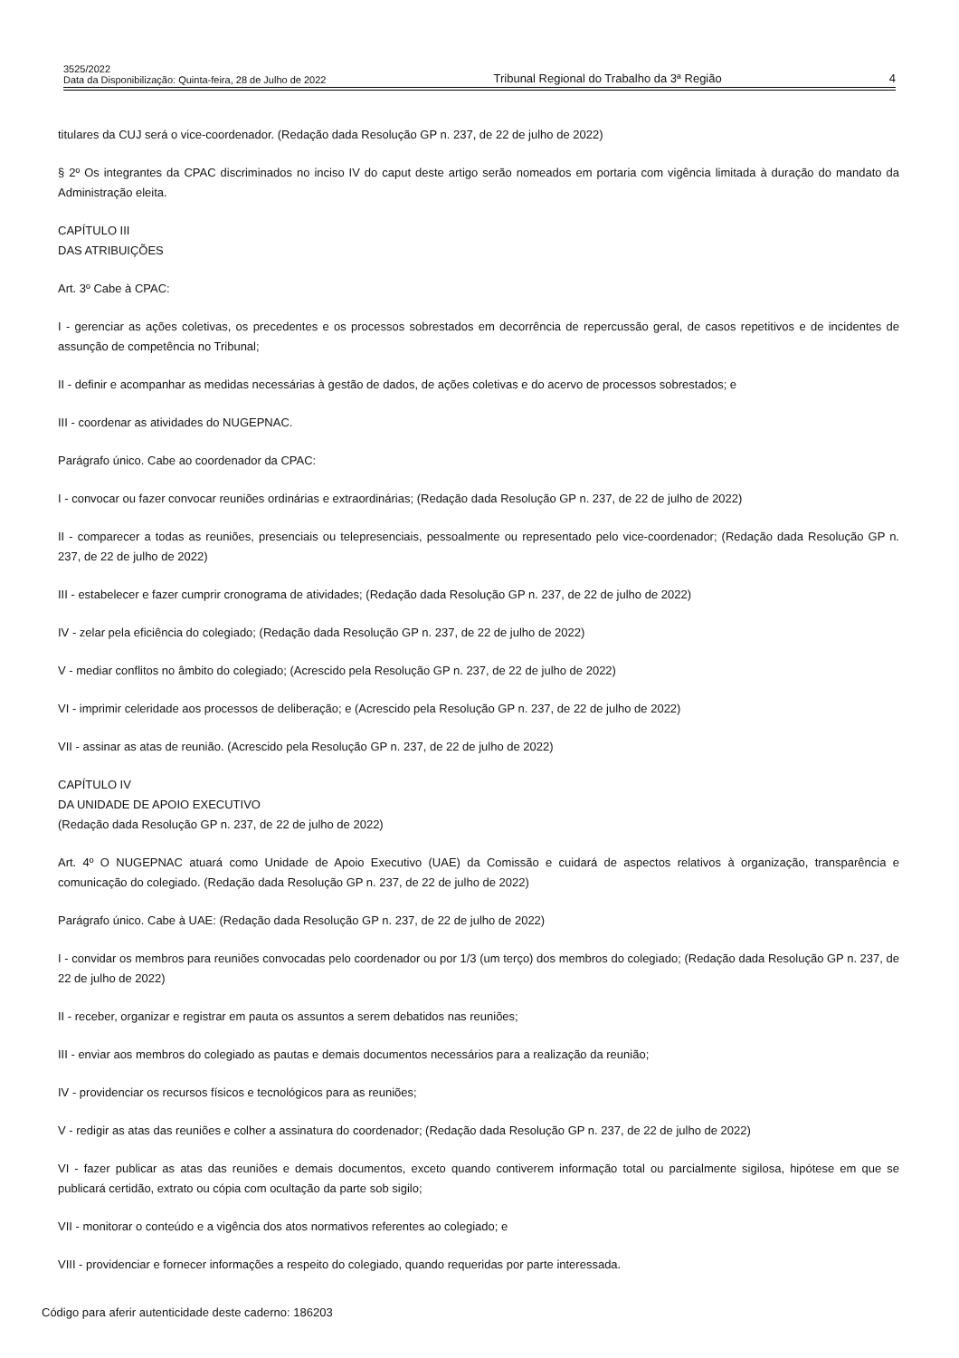3525/2022
Data da Disponibilização: Quinta-feira, 28 de Julho de 2022
Tribunal Regional do Trabalho da 3ª Região
4
titulares da CUJ será o vice-coordenador. (Redação dada Resolução GP n. 237, de 22 de julho de 2022)
§ 2º Os integrantes da CPAC discriminados no inciso IV do caput deste artigo serão nomeados em portaria com vigência limitada à duração do mandato da Administração eleita.
CAPÍTULO III
DAS ATRIBUIÇÕES
Art. 3º Cabe à CPAC:
I - gerenciar as ações coletivas, os precedentes e os processos sobrestados em decorrência de repercussão geral, de casos repetitivos e de incidentes de assunção de competência no Tribunal;
II - definir e acompanhar as medidas necessárias à gestão de dados, de ações coletivas e do acervo de processos sobrestados; e
III - coordenar as atividades do NUGEPNAC.
Parágrafo único. Cabe ao coordenador da CPAC:
I - convocar ou fazer convocar reuniões ordinárias e extraordinárias; (Redação dada Resolução GP n. 237, de 22 de julho de 2022)
II - comparecer a todas as reuniões, presenciais ou telepresenciais, pessoalmente ou representado pelo vice-coordenador; (Redação dada Resolução GP n. 237, de 22 de julho de 2022)
III - estabelecer e fazer cumprir cronograma de atividades; (Redação dada Resolução GP n. 237, de 22 de julho de 2022)
IV - zelar pela eficiência do colegiado; (Redação dada Resolução GP n. 237, de 22 de julho de 2022)
V - mediar conflitos no âmbito do colegiado; (Acrescido pela Resolução GP n. 237, de 22 de julho de 2022)
VI - imprimir celeridade aos processos de deliberação; e (Acrescido pela Resolução GP n. 237, de 22 de julho de 2022)
VII - assinar as atas de reunião. (Acrescido pela Resolução GP n. 237, de 22 de julho de 2022)
CAPÍTULO IV
DA UNIDADE DE APOIO EXECUTIVO
(Redação dada Resolução GP n. 237, de 22 de julho de 2022)
Art. 4º O NUGEPNAC atuará como Unidade de Apoio Executivo (UAE) da Comissão e cuidará de aspectos relativos à organização, transparência e comunicação do colegiado. (Redação dada Resolução GP n. 237, de 22 de julho de 2022)
Parágrafo único. Cabe à UAE: (Redação dada Resolução GP n. 237, de 22 de julho de 2022)
I - convidar os membros para reuniões convocadas pelo coordenador ou por 1/3 (um terço) dos membros do colegiado; (Redação dada Resolução GP n. 237, de 22 de julho de 2022)
II - receber, organizar e registrar em pauta os assuntos a serem debatidos nas reuniões;
III - enviar aos membros do colegiado as pautas e demais documentos necessários para a realização da reunião;
IV - providenciar os recursos físicos e tecnológicos para as reuniões;
V - redigir as atas das reuniões e colher a assinatura do coordenador; (Redação dada Resolução GP n. 237, de 22 de julho de 2022)
VI - fazer publicar as atas das reuniões e demais documentos, exceto quando contiverem informação total ou parcialmente sigilosa, hipótese em que se publicará certidão, extrato ou cópia com ocultação da parte sob sigilo;
VII - monitorar o conteúdo e a vigência dos atos normativos referentes ao colegiado; e
VIII - providenciar e fornecer informações a respeito do colegiado, quando requeridas por parte interessada.
Código para aferir autenticidade deste caderno: 186203